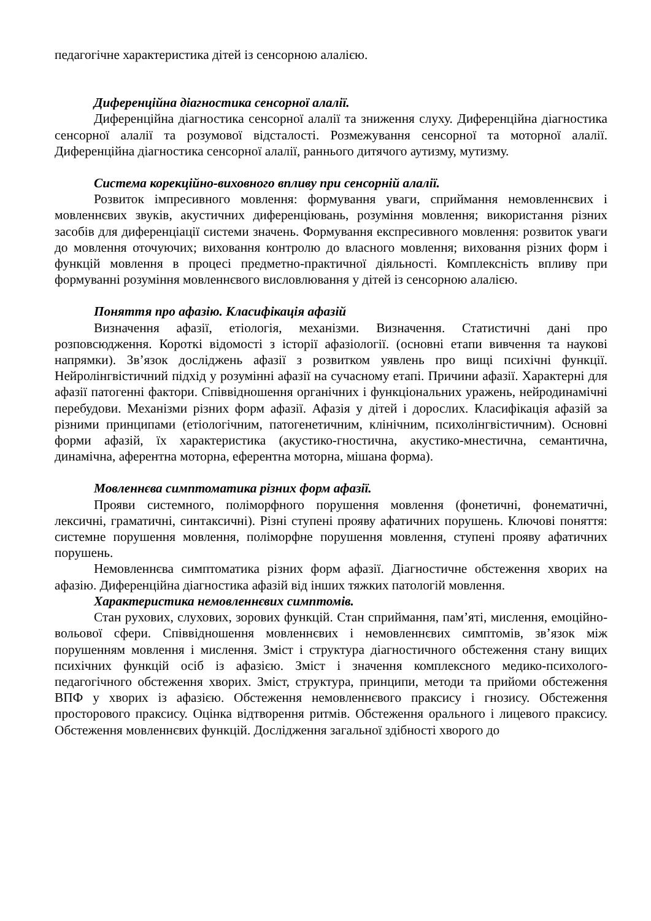педагогічне характеристика дітей із сенсорною алалією.
Диференційна діагностика сенсорної алалії.
Диференційна діагностика сенсорної алалії та зниження слуху. Диференційна діагностика сенсорної алалії та розумової відсталості. Розмежування сенсорної та моторної алалії. Диференційна діагностика сенсорної алалії, раннього дитячого аутизму, мутизму.
Система корекційно-виховного впливу при сенсорній алалії.
Розвиток імпресивного мовлення: формування уваги, сприймання немовленнєвих і мовленнєвих звуків, акустичних диференціювань, розуміння мовлення; використання різних засобів для диференціації системи значень. Формування експресивного мовлення: розвиток уваги до мовлення оточуючих; виховання контролю до власного мовлення; виховання різних форм і функцій мовлення в процесі предметно-практичної діяльності. Комплексність впливу при формуванні розуміння мовленнєвого висловлювання у дітей із сенсорною алалією.
Поняття про афазію. Класифікація афазій
Визначення афазії, етіологія, механізми. Визначення. Статистичні дані про розповсюдження. Короткі відомості з історії афазіології. (основні етапи вивчення та наукові напрямки). Зв’язок досліджень афазії з розвитком уявлень про вищі психічні функції. Нейролінгвістичний підхід у розумінні афазії на сучасному етапі. Причини афазії. Характерні для афазії патогенні фактори. Співвідношення органічних і функціональних уражень, нейродинамічні перебудови. Механізми різних форм афазії. Афазія у дітей і дорослих. Класифікація афазій за різними принципами (етіологічним, патогенетичним, клінічним, психолінгвістичним). Основні форми афазій, їх характеристика (акустико-гностична, акустико-мнестична, семантична, динамічна, аферентна моторна, еферентна моторна, мішана форма).
Мовленнєва симптоматика різних форм афазії.
Прояви системного, поліморфного порушення мовлення (фонетичні, фонематичні, лексичні, граматичні, синтаксичні). Різні ступені прояву афатичних порушень. Ключові поняття: системне порушення мовлення, поліморфне порушення мовлення, ступені прояву афатичних порушень.
Немовленнєва симптоматика різних форм афазії. Діагностичне обстеження хворих на афазію. Диференційна діагностика афазій від інших тяжких патологій мовлення.
Характеристика немовленнєвих симптомів.
Стан рухових, слухових, зорових функцій. Стан сприймання, пам’яті, мислення, емоційно-вольової сфери. Співвідношення мовленнєвих і немовленнєвих симптомів, зв’язок між порушенням мовлення і мислення. Зміст і структура діагностичного обстеження стану вищих психічних функцій осіб із афазією. Зміст і значення комплексного медико-психолого-педагогічного обстеження хворих. Зміст, структура, принципи, методи та прийоми обстеження ВПФ у хворих із афазією. Обстеження немовленнєвого праксису і гнозису. Обстеження просторового праксису. Оцінка відтворення ритмів. Обстеження орального і лицевого праксису. Обстеження мовленнєвих функцій. Дослідження загальної здібності хворого до